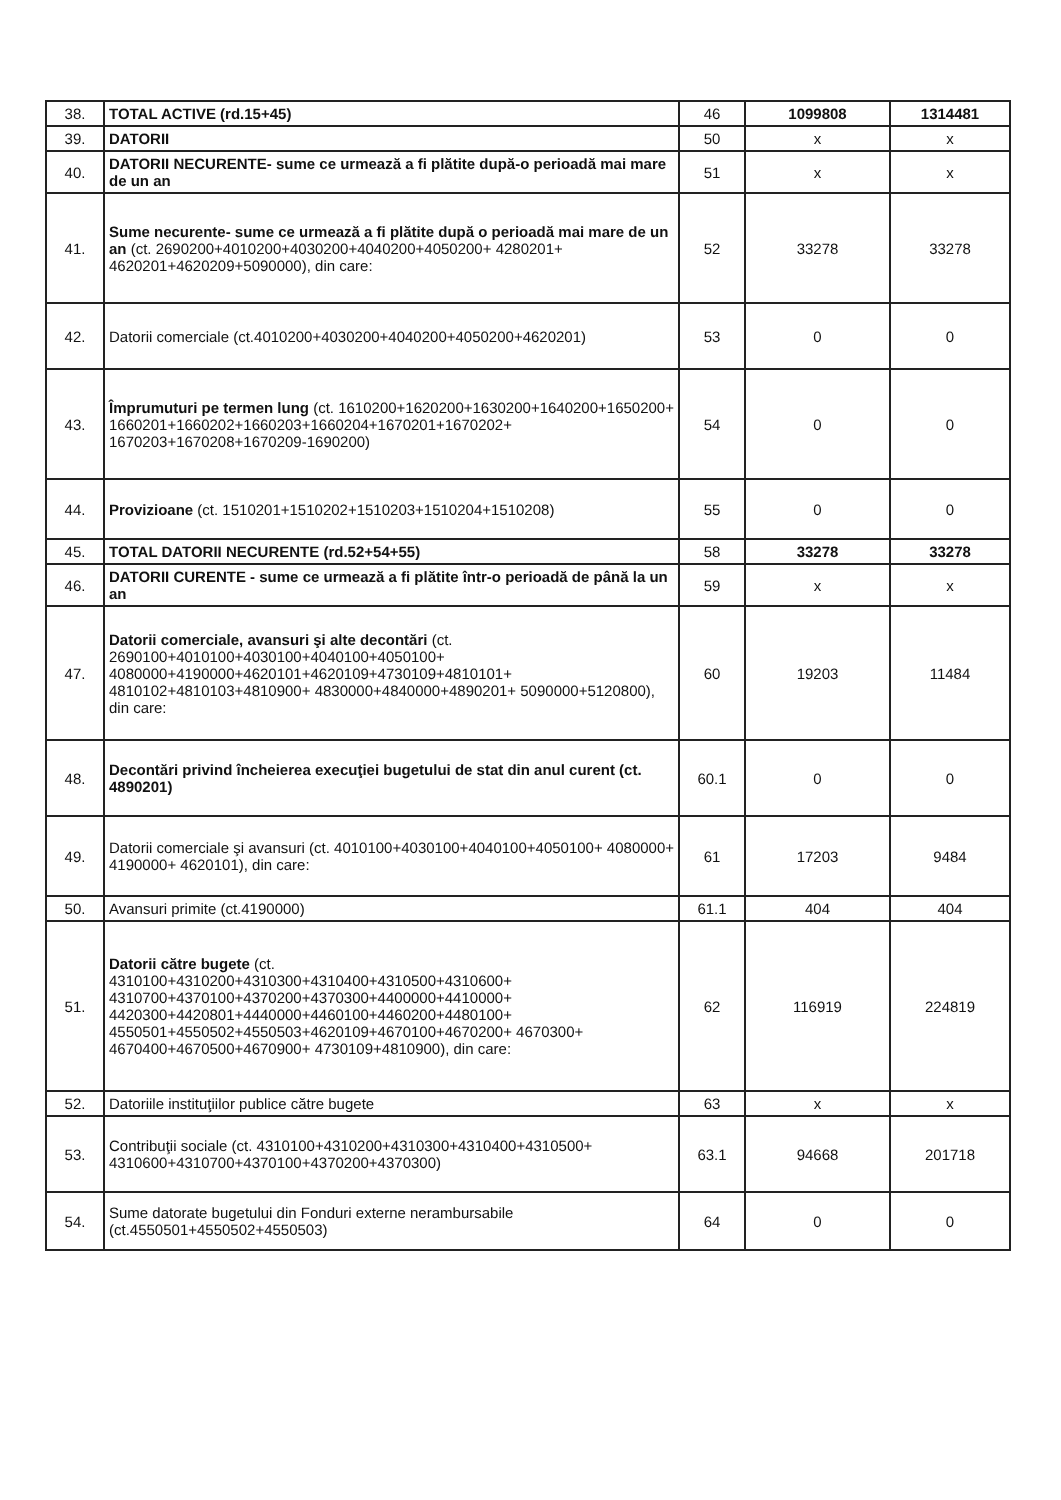| 38. | TOTAL ACTIVE (rd.15+45) | 46 | 1099808 | 1314481 |
| 39. | DATORII | 50 | x | x |
| 40. | DATORII NECURENTE- sume ce urmează a fi plătite după-o perioadă mai mare de un an | 51 | x | x |
| 41. | Sume necurente- sume ce urmează a fi plătite după o perioadă mai mare de un an (ct. 2690200+4010200+4030200+4040200+4050200+ 4280201+ 4620201+4620209+5090000), din care: | 52 | 33278 | 33278 |
| 42. | Datorii comerciale (ct.4010200+4030200+4040200+4050200+4620201) | 53 | 0 | 0 |
| 43. | Împrumuturi pe termen lung (ct. 1610200+1620200+1630200+1640200+1650200+ 1660201+1660202+1660203+1660204+1670201+1670202+ 1670203+1670208+1670209-1690200) | 54 | 0 | 0 |
| 44. | Provizioane (ct. 1510201+1510202+1510203+1510204+1510208) | 55 | 0 | 0 |
| 45. | TOTAL DATORII NECURENTE (rd.52+54+55) | 58 | 33278 | 33278 |
| 46. | DATORII CURENTE - sume ce urmează a fi plătite într-o perioadă de până la un an | 59 | x | x |
| 47. | Datorii comerciale, avansuri şi alte decontări (ct. 2690100+4010100+4030100+4040100+4050100+ 4080000+4190000+4620101+4620109+4730109+4810101+ 4810102+4810103+4810900+ 4830000+4840000+4890201+ 5090000+5120800), din care: | 60 | 19203 | 11484 |
| 48. | Decontări privind încheierea execuţiei bugetului de stat din anul curent (ct. 4890201) | 60.1 | 0 | 0 |
| 49. | Datorii comerciale şi avansuri (ct. 4010100+4030100+4040100+4050100+ 4080000+ 4190000+ 4620101), din care: | 61 | 17203 | 9484 |
| 50. | Avansuri primite (ct.4190000) | 61.1 | 404 | 404 |
| 51. | Datorii către bugete (ct. 4310100+4310200+4310300+4310400+4310500+4310600+ 4310700+4370100+4370200+4370300+4400000+4410000+ 4420300+4420801+4440000+4460100+4460200+4480100+ 4550501+4550502+4550503+4620109+4670100+4670200+ 4670300+ 4670400+4670500+4670900+ 4730109+4810900), din care: | 62 | 116919 | 224819 |
| 52. | Datoriile instituţiilor publice către bugete | 63 | x | x |
| 53. | Contribuţii sociale (ct. 4310100+4310200+4310300+4310400+4310500+ 4310600+4310700+4370100+4370200+4370300) | 63.1 | 94668 | 201718 |
| 54. | Sume datorate bugetului din Fonduri externe nerambursabile (ct.4550501+4550502+4550503) | 64 | 0 | 0 |